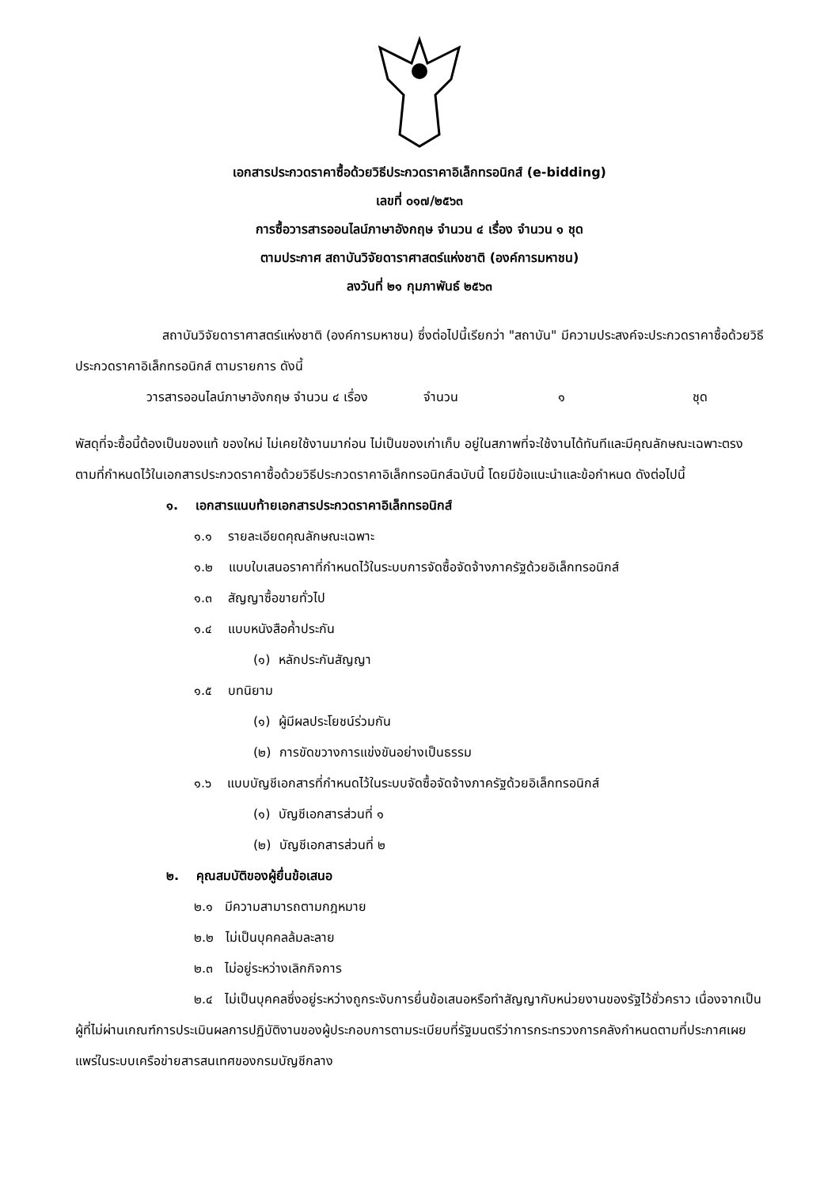เอกสารประกวดราคาซื้อด้วยวิธีประกวดราคาอิเล็กทรอนิกส์ (e-bidding)
เลขที่ ๐๑๗/๒๕๖๓
การซื้อวารสารออนไลน์ภาษาอังกฤษ จำนวน ๔ เรื่อง จำนวน ๑ ชุด
ตามประกาศ สถาบันวิจัยดาราศาสตร์แห่งชาติ (องค์การมหาชน)
ลงวันที่ ๒๑ กุมภาพันธ์ ๒๕๖๓
สถาบันวิจัยดาราศาสตร์แห่งชาติ (องค์การมหาชน) ซึ่งต่อไปนี้เรียกว่า "สถาบัน" มีความประสงค์จะประกวดราคาซื้อด้วยวิธีประกวดราคาอิเล็กทรอนิกส์ ตามรายการ ดังนี้
วารสารออนไลน์ภาษาอังกฤษ จำนวน ๔ เรื่อง จำนวน ๑ ชุด
พัสดุที่จะซื้อนี้ต้องเป็นของแท้ ของใหม่ ไม่เคยใช้งานมาก่อน ไม่เป็นของเก่าเก็บ อยู่ในสภาพที่จะใช้งานได้ทันทีและมีคุณลักษณะเฉพาะตรงตามที่กำหนดไว้ในเอกสารประกวดราคาซื้อด้วยวิธีประกวดราคาอิเล็กทรอนิกส์ฉบับนี้ โดยมีข้อแนะนำและข้อกำหนด ดังต่อไปนี้
๑. เอกสารแนบท้ายเอกสารประกวดราคาอิเล็กทรอนิกส์
๑.๑ รายละเอียดคุณลักษณะเฉพาะ
๑.๒ แบบใบเสนอราคาที่กำหนดไว้ในระบบการจัดซื้อจัดจ้างภาครัฐด้วยอิเล็กทรอนิกส์
๑.๓ สัญญาซื้อขายทั่วไป
๑.๔ แบบหนังสือค้ำประกัน
(๑) หลักประกันสัญญา
๑.๕ บทนิยาม
(๑) ผู้มีผลประโยชน์ร่วมกัน
(๒) การขัดขวางการแข่งขันอย่างเป็นธรรม
๑.๖ แบบบัญชีเอกสารที่กำหนดไว้ในระบบจัดซื้อจัดจ้างภาครัฐด้วยอิเล็กทรอนิกส์
(๑) บัญชีเอกสารส่วนที่ ๑
(๒) บัญชีเอกสารส่วนที่ ๒
๒. คุณสมบัติของผู้ยื่นข้อเสนอ
๒.๑ มีความสามารถตามกฎหมาย
๒.๒ ไม่เป็นบุคคลล้มละลาย
๒.๓ ไม่อยู่ระหว่างเลิกกิจการ
๒.๔ ไม่เป็นบุคคลซึ่งอยู่ระหว่างถูกระงับการยื่นข้อเสนอหรือทำสัญญากับหน่วยงานของรัฐไว้ชั่วคราว เนื่องจากเป็นผู้ที่ไม่ผ่านเกณฑ์การประเมินผลการปฏิบัติงานของผู้ประกอบการตามระเบียบที่รัฐมนตรีว่าการกระทรวงการคลังกำหนดตามที่ประกาศเผยแพร่ในระบบเครือข่ายสารสนเทศของกรมบัญชีกลาง